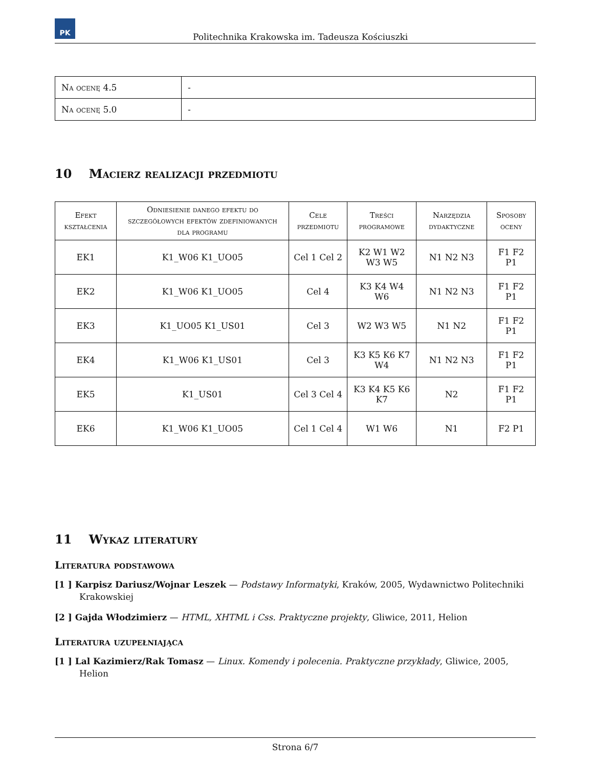PK
Politechnika Krakowska im. Tadeusza Kościuszki
| Na ocenę 4.5 | - |
| Na ocenę 5.0 | - |
10 Macierz realizacji przedmiotu
| Efekt kształcenia | Odniesienie danego efektu do szczegółowych efektów zdefiniowanych dla programu | Cele przedmiotu | Treści programowe | Narzędzia dydaktyczne | Sposoby oceny |
| --- | --- | --- | --- | --- | --- |
| EK1 | K1_W06 K1_UO05 | Cel 1 Cel 2 | K2 W1 W2 W3 W5 | N1 N2 N3 | F1 F2 P1 |
| EK2 | K1_W06 K1_UO05 | Cel 4 | K3 K4 W4 W6 | N1 N2 N3 | F1 F2 P1 |
| EK3 | K1_UO05 K1_US01 | Cel 3 | W2 W3 W5 | N1 N2 | F1 F2 P1 |
| EK4 | K1_W06 K1_US01 | Cel 3 | K3 K5 K6 K7 W4 | N1 N2 N3 | F1 F2 P1 |
| EK5 | K1_US01 | Cel 3 Cel 4 | K3 K4 K5 K6 K7 | N2 | F1 F2 P1 |
| EK6 | K1_W06 K1_UO05 | Cel 1 Cel 4 | W1 W6 | N1 | F2 P1 |
11 Wykaz literatury
Literatura podstawowa
[1 ] Karpisz Dariusz/Wojnar Leszek — Podstawy Informatyki, Kraków, 2005, Wydawnictwo Politechniki Krakowskiej
[2 ] Gajda Włodzimierz — HTML, XHTML i Css. Praktyczne projekty, Gliwice, 2011, Helion
Literatura uzupełniająca
[1 ] Lal Kazimierz/Rak Tomasz — Linux. Komendy i polecenia. Praktyczne przykłady, Gliwice, 2005, Helion
Strona 6/7